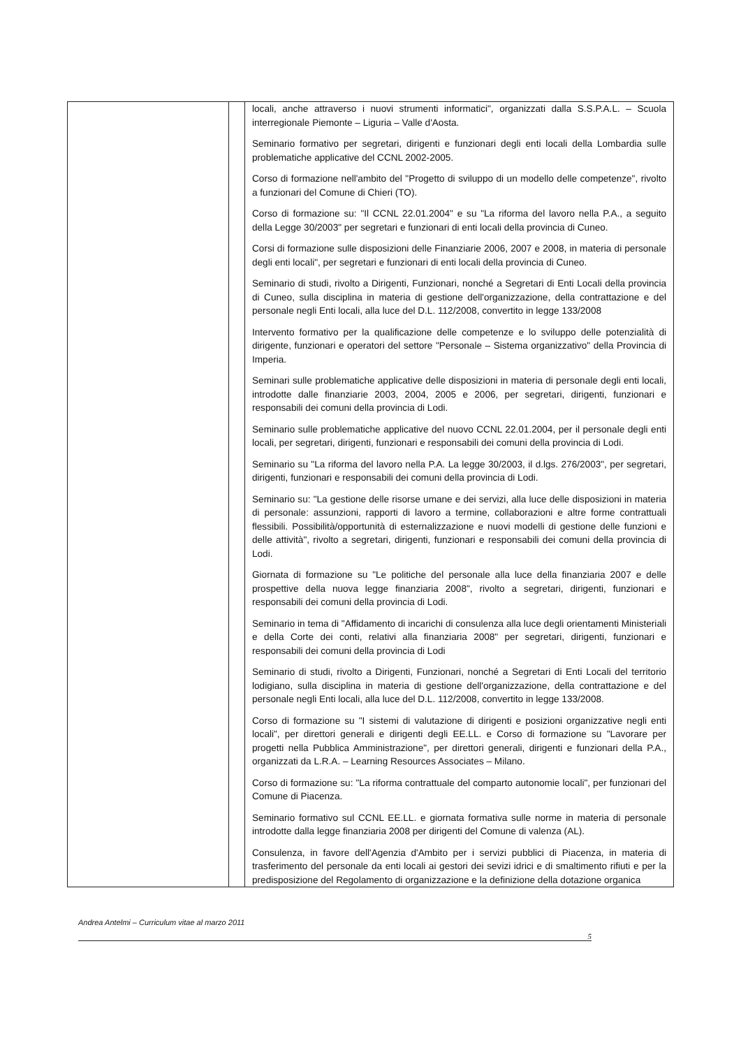| | | locali, anche attraverso i nuovi strumenti informatici", organizzati dalla S.S.P.A.L. – Scuola interregionale Piemonte – Liguria – Valle d'Aosta. Seminario formativo per segretari, dirigenti e funzionari degli enti locali della Lombardia sulle problematiche applicative del CCNL 2002-2005. Corso di formazione nell'ambito del "Progetto di sviluppo di un modello delle competenze", rivolto a funzionari del Comune di Chieri (TO). Corso di formazione su: "Il CCNL 22.01.2004" e su "La riforma del lavoro nella P.A., a seguito della Legge 30/2003" per segretari e funzionari di enti locali della provincia di Cuneo. Corsi di formazione sulle disposizioni delle Finanziarie 2006, 2007 e 2008, in materia di personale degli enti locali", per segretari e funzionari di enti locali della provincia di Cuneo. Seminario di studi, rivolto a Dirigenti, Funzionari, nonché a Segretari di Enti Locali della provincia di Cuneo, sulla disciplina in materia di gestione dell'organizzazione, della contrattazione e del personale negli Enti locali, alla luce del D.L. 112/2008, convertito in legge 133/2008 Intervento formativo per la qualificazione delle competenze e lo sviluppo delle potenzialità di dirigente, funzionari e operatori del settore "Personale – Sistema organizzativo" della Provincia di Imperia. Seminari sulle problematiche applicative delle disposizioni in materia di personale degli enti locali, introdotte dalle finanziarie 2003, 2004, 2005 e 2006, per segretari, dirigenti, funzionari e responsabili dei comuni della provincia di Lodi. Seminario sulle problematiche applicative del nuovo CCNL 22.01.2004, per il personale degli enti locali, per segretari, dirigenti, funzionari e responsabili dei comuni della provincia di Lodi. Seminario su "La riforma del lavoro nella P.A. La legge 30/2003, il d.lgs. 276/2003", per segretari, dirigenti, funzionari e responsabili dei comuni della provincia di Lodi. Seminario su: "La gestione delle risorse umane e dei servizi, alla luce delle disposizioni in materia di personale: assunzioni, rapporti di lavoro a termine, collaborazioni e altre forme contrattuali flessibili. Possibilità/opportunità di esternalizzazione e nuovi modelli di gestione delle funzioni e delle attività", rivolto a segretari, dirigenti, funzionari e responsabili dei comuni della provincia di Lodi. Giornata di formazione su "Le politiche del personale alla luce della finanziaria 2007 e delle prospettive della nuova legge finanziaria 2008", rivolto a segretari, dirigenti, funzionari e responsabili dei comuni della provincia di Lodi. Seminario in tema di "Affidamento di incarichi di consulenza alla luce degli orientamenti Ministeriali e della Corte dei conti, relativi alla finanziaria 2008" per segretari, dirigenti, funzionari e responsabili dei comuni della provincia di Lodi Seminario di studi, rivolto a Dirigenti, Funzionari, nonché a Segretari di Enti Locali del territorio lodigiano, sulla disciplina in materia di gestione dell'organizzazione, della contrattazione e del personale negli Enti locali, alla luce del D.L. 112/2008, convertito in legge 133/2008. Corso di formazione su "I sistemi di valutazione di dirigenti e posizioni organizzative negli enti locali", per direttori generali e dirigenti degli EE.LL. e Corso di formazione su "Lavorare per progetti nella Pubblica Amministrazione", per direttori generali, dirigenti e funzionari della P.A., organizzati da L.R.A. – Learning Resources Associates – Milano. Corso di formazione su: "La riforma contrattuale del comparto autonomie locali", per funzionari del Comune di Piacenza. Seminario formativo sul CCNL EE.LL. e giornata formativa sulle norme in materia di personale introdotte dalla legge finanziaria 2008 per dirigenti del Comune di valenza (AL). Consulenza, in favore dell'Agenzia d'Ambito per i servizi pubblici di Piacenza, in materia di trasferimento del personale da enti locali ai gestori dei sevizi idrici e di smaltimento rifiuti e per la predisposizione del Regolamento di organizzazione e la definizione della dotazione organica |
Andrea Antelmi – Curriculum vitae al marzo 2011
5